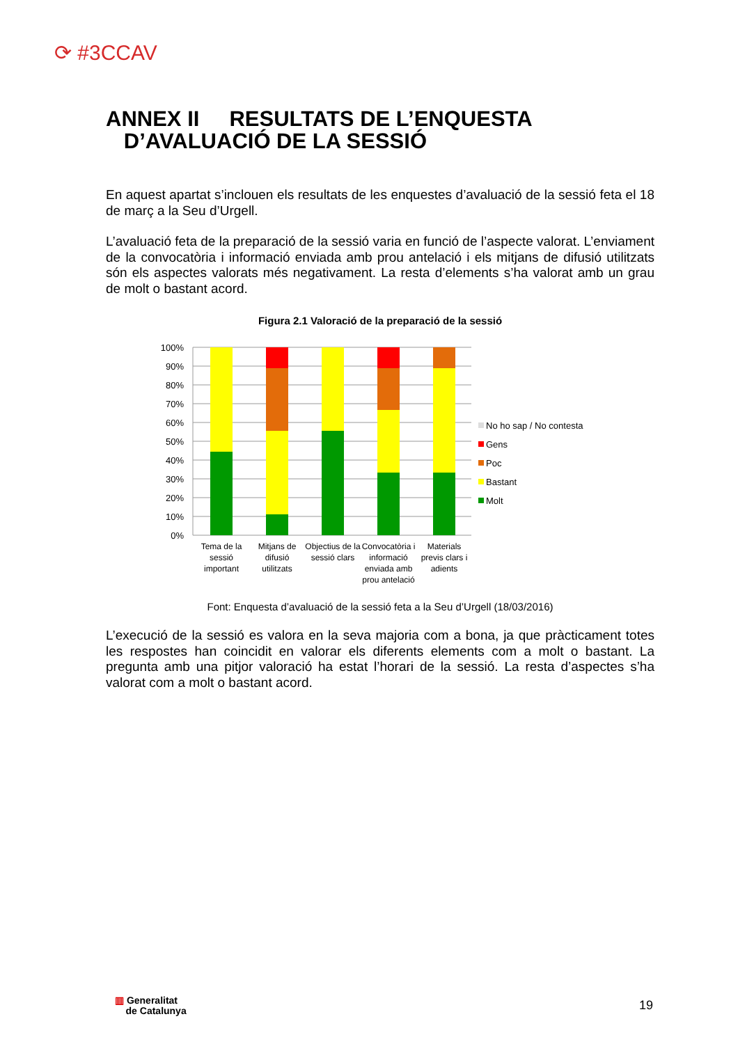⟳ #3CCAV
ANNEX II RESULTATS DE L’ENQUESTA
D’AVALUACIÓ DE LA SESSIÓ
En aquest apartat s’inclouen els resultats de les enquestes d’avaluació de la sessió feta el 18 de març a la Seu d’Urgell.
L’avaluació feta de la preparació de la sessió varia en funció de l’aspecte valorat. L’enviament de la convocatòria i informació enviada amb prou antelació i els mitjans de difusió utilitzats són els aspectes valorats més negativament. La resta d’elements s’ha valorat amb un grau de molt o bastant acord.
Figura 2.1 Valoració de la preparació de la sessió
100%
90%
80%
70%
60%
50%
40%
30%
20%
10%
0%
Tema de la
sessió
important
Mitjans de
difusió
utilitzats
Objectius de la
sessió clars
Convocatòria i
informació
enviada amb
prou antelació
Materials
previs clars i
adients
No ho sap / No contesta
Gens
Poc
Bastant
Molt
Font: Enquesta d’avaluació de la sessió feta a la Seu d’Urgell (18/03/2016)
L’execució de la sessió es valora en la seva majoria com a bona, ja que pràcticament totes les respostes han coincidit en valorar els diferents elements com a molt o bastant. La pregunta amb una pitjor valoració ha estat l’horari de la sessió. La resta d’aspectes s’ha valorat com a molt o bastant acord.
▥ Generalitat
de Catalunya
19